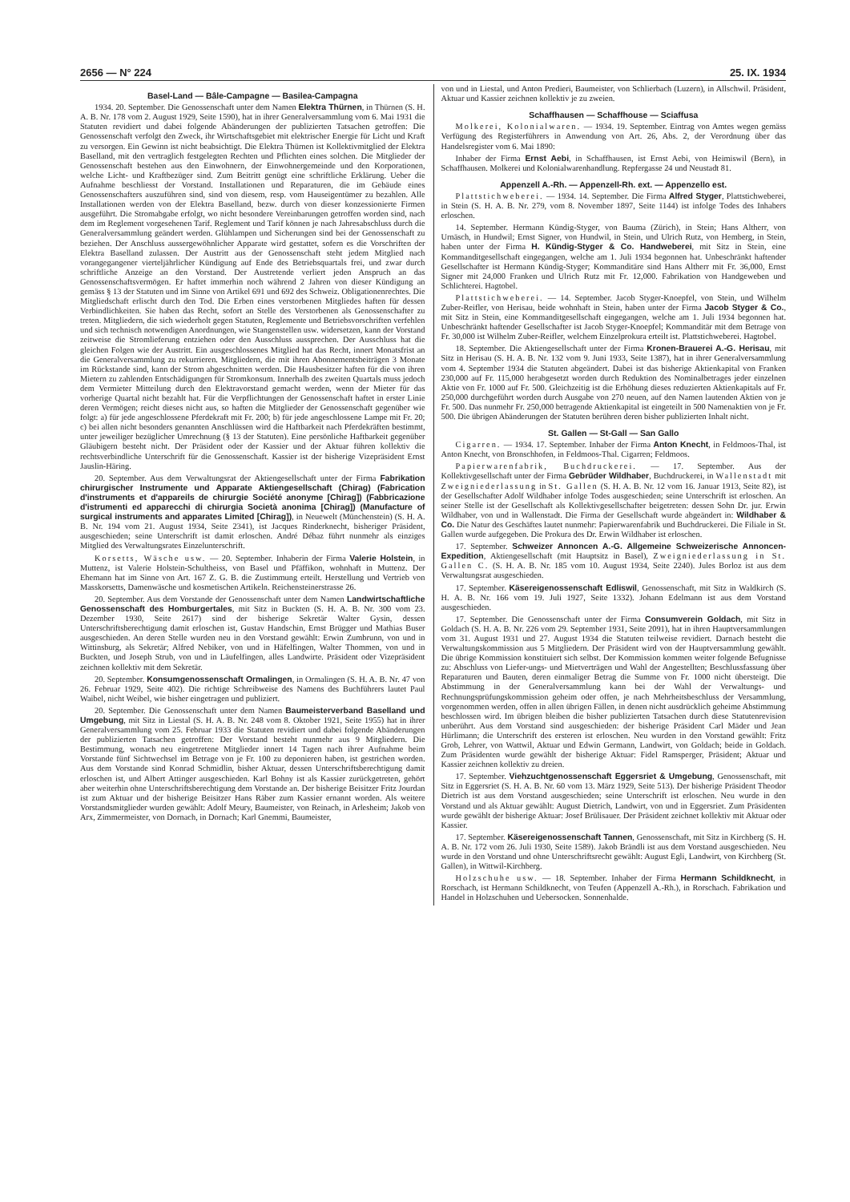2656 — N° 224 25. IX. 1934
Basel-Land — Bâle-Campagne — Basilea-Campagna
1934. 20. September. Die Genossenschaft unter dem Namen Elektra Thürnen, in Thürnen (S. H. A. B. Nr. 178 vom 2. August 1929, Seite 1590), hat in ihrer Generalversammlung vom 6. Mai 1931 die Statuten revidiert und dabei folgende Abänderungen der publizierten Tatsachen getroffen: Die Genossenschaft verfolgt den Zweck, ihr Wirtschaftsgebiet mit elektrischer Energie für Licht und Kraft zu versorgen. Ein Gewinn ist nicht beabsichtigt. Die Elektra Thürnen ist Kollektivmitglied der Elektra Baselland, mit den vertraglich festgelegten Rechten und Pflichten eines solchen. Die Mitglieder der Genossenschaft bestehen aus den Einwohnern, der Einwohnergemeinde und den Korporationen, welche Licht- und Kraftbezüger sind. Zum Beitritt genügt eine schriftliche Erklärung. Ueber die Aufnahme beschliesst der Vorstand. Installationen und Reparaturen, die im Gebäude eines Genossenschafters auszuführen sind, sind von diesem, resp. vom Hauseigentümer zu bezahlen. Alle Installationen werden von der Elektra Baselland, bezw. durch von dieser konzessionierte Firmen ausgeführt. Die Stromabgabe erfolgt, wo nicht besondere Vereinbarungen getroffen worden sind, nach dem im Reglement vorgesehenen Tarif. Reglement und Tarif können je nach Jahresabschluss durch die Generalversammlung geändert werden. Glühlampen und Sicherungen sind bei der Genossenschaft zu beziehen. Der Anschluss aussergewöhnlicher Apparate wird gestattet, sofern es die Vorschriften der Elektra Baselland zulassen. Der Austritt aus der Genossenschaft steht jedem Mitglied nach vorangegangener vierteljährlicher Kündigung auf Ende des Betriebsquartals frei, und zwar durch schriftliche Anzeige an den Vorstand. Der Austretende verliert jeden Anspruch an das Genossenschaftsvermögen. Er haftet immerhin noch während 2 Jahren von dieser Kündigung an gemäss § 13 der Statuten und im Sinne von Artikel 691 und 692 des Schweiz. Obligationenrechtes. Die Mitgliedschaft erlischt durch den Tod. Die Erben eines verstorbenen Mitgliedes haften für dessen Verbindlichkeiten. Sie haben das Recht, sofort an Stelle des Verstorbenen als Genossenschafter zu treten. Mitgliedern, die sich wiederholt gegen Statuten, Reglemente und Betriebsvorschriften verfehlen und sich technisch notwendigen Anordnungen, wie Stangenstellen usw. widersetzen, kann der Vorstand zeitweise die Stromlieferung entziehen oder den Ausschluss aussprechen. Der Ausschluss hat die gleichen Folgen wie der Austritt. Ein ausgeschlossenes Mitglied hat das Recht, innert Monatsfrist an die Generalversammlung zu rekurrieren. Mitgliedern, die mit ihren Abonnementsbeiträgen 3 Monate im Rückstande sind, kann der Strom abgeschnitten werden. Die Hausbesitzer haften für die von ihren Mietern zu zahlenden Entschädigungen für Stromkonsum. Innerhalb des zweiten Quartals muss jedoch dem Vermieter Mitteilung durch den Elektravorstand gemacht werden, wenn der Mieter für das vorherige Quartal nicht bezahlt hat. Für die Verpflichtungen der Genossenschaft haftet in erster Linie deren Vermögen; reicht dieses nicht aus, so haften die Mitglieder der Genossenschaft gegenüber wie folgt: a) für jede angeschlossene Pferdekraft mit Fr. 200; b) für jede angeschlossene Lampe mit Fr. 20; c) bei allen nicht besonders genannten Anschlüssen wird die Haftbarkeit nach Pferdekräften bestimmt, unter jeweiliger bezüglicher Umrechnung (§ 13 der Statuten). Eine persönliche Haftbarkeit gegenüber Gläubigern besteht nicht. Der Präsident oder der Kassier und der Aktuar führen kollektiv die rechtsverbindliche Unterschrift für die Genossenschaft. Kassier ist der bisherige Vizepräsident Ernst Jauslin-Häring.
20. September. Aus dem Verwaltungsrat der Aktiengesellschaft unter der Firma Fabrikation chirurgischer Instrumente und Apparate Aktiengesellschaft (Chirag) (Fabrication d'instruments et d'appareils de chirurgie Société anonyme [Chirag]) (Fabbricazione d'istrumenti ed apparecchi di chirurgia Società anonima [Chirag]) (Manufacture of surgical instruments and apparates Limited [Chirag]), in Neuewelt (Münchenstein) (S. H. A. B. Nr. 194 vom 21. August 1934, Seite 2341), ist Jacques Rinderknecht, bisheriger Präsident, ausgeschieden; seine Unterschrift ist damit erloschen. André Débaz führt nunmehr als einziges Mitglied des Verwaltungsrates Einzelunterschrift.
Korsetts, Wäsche usw. — 20. September. Inhaberin der Firma Valerie Holstein, in Muttenz, ist Valerie Holstein-Schultheiss, von Basel und Pfäffikon, wohnhaft in Muttenz. Der Ehemann hat im Sinne von Art. 167 Z. G. B. die Zustimmung erteilt. Herstellung und Vertrieb von Masskorsetts, Damenwäsche und kosmetischen Artikeln. Reichensteinerstrasse 26.
20. September. Aus dem Vorstande der Genossenschaft unter dem Namen Landwirtschaftliche Genossenschaft des Homburgertales, mit Sitz in Buckten (S. H. A. B. Nr. 300 vom 23. Dezember 1930, Seite 2617) sind der bisherige Sekretär Walter Gysin, dessen Unterschriftsberechtigung damit erloschen ist, Gustav Handschin, Ernst Brügger und Mathias Buser ausgeschieden. An deren Stelle wurden neu in den Vorstand gewählt: Erwin Zumbrunn, von und in Wittinsburg, als Sekretär; Alfred Nebiker, von und in Häfelfingen, Walter Thommen, von und in Buckten, und Joseph Strub, von und in Läufelfingen, alles Landwirte. Präsident oder Vizepräsident zeichnen kollektiv mit dem Sekretär.
20. September. Konsumgenossenschaft Ormalingen, in Ormalingen (S. H. A. B. Nr. 47 von 26. Februar 1929, Seite 402). Die richtige Schreibweise des Namens des Buchführers lautet Paul Waibel, nicht Weibel, wie bisher eingetragen und publiziert.
20. September. Die Genossenschaft unter dem Namen Baumeisterverband Baselland und Umgebung, mit Sitz in Liestal (S. H. A. B. Nr. 248 vom 8. Oktober 1921, Seite 1955) hat in ihrer Generalversammlung vom 25. Februar 1933 die Statuten revidiert und dabei folgende Abänderungen der publizierten Tatsachen getroffen: Der Vorstand besteht nunmehr aus 9 Mitgliedern. Die Bestimmung, wonach neu eingetretene Mitglieder innert 14 Tagen nach ihrer Aufnahme beim Vorstande fünf Sichtwechsel im Betrage von je Fr. 100 zu deponieren haben, ist gestrichen worden. Aus dem Vorstande sind Konrad Schmidlin, bisher Aktuar, dessen Unterschriftsberechtigung damit erloschen ist, und Albert Attinger ausgeschieden. Karl Bohny ist als Kassier zurückgetreten, gehört aber weiterhin ohne Unterschriftsberechtigung dem Vorstande an. Der bisherige Beisitzer Fritz Jourdan ist zum Aktuar und der bisherige Beisitzer Hans Räber zum Kassier ernannt worden. Als weitere Vorstandsmitglieder wurden gewählt: Adolf Meury, Baumeister, von Reinach, in Arlesheim; Jakob von Arx, Zimmermeister, von Dornach, in Dornach; Karl Gnemmi, Baumeister,
von und in Liestal, und Anton Predieri, Baumeister, von Schlierbach (Luzern), in Allschwil. Präsident, Aktuar und Kassier zeichnen kollektiv je zu zweien.
Schaffhausen — Schaffhouse — Sciaffusa
Molkerei, Kolonialwaren. — 1934. 19. September. Eintrag von Amtes wegen gemäss Verfügung des Registerführers in Anwendung von Art. 26, Abs. 2, der Verordnung über das Handelsregister vom 6. Mai 1890:
Inhaber der Firma Ernst Aebi, in Schaffhausen, ist Ernst Aebi, von Heimiswil (Bern), in Schaffhausen. Molkerei und Kolonialwarenhandlung. Repfergasse 24 und Neustadt 81.
Appenzell A.-Rh. — Appenzell-Rh. ext. — Appenzello est.
Plattstichweberei. — 1934. 14. September. Die Firma Alfred Styger, Plattstichweberei, in Stein (S. H. A. B. Nr. 279, vom 8. November 1897, Seite 1144) ist infolge Todes des Inhabers erloschen.
14. September. Hermann Kündig-Styger, von Bauma (Zürich), in Stein; Hans Altherr, von Urnäsch, in Hundwil; Ernst Signer, von Hundwil, in Stein, und Ulrich Rutz, von Hemberg, in Stein, haben unter der Firma H. Kündig-Styger & Co. Handweberei, mit Sitz in Stein, eine Kommanditgesellschaft eingegangen, welche am 1. Juli 1934 begonnen hat. Unbeschränkt haftender Gesellschafter ist Hermann Kündig-Styger; Kommanditäre sind Hans Altherr mit Fr. 36,000, Ernst Signer mit 24,000 Franken und Ulrich Rutz mit Fr. 12,000. Fabrikation von Handgeweben und Schlichterei. Hagtobel.
Plattstichweberei. — 14. September. Jacob Styger-Knoepfel, von Stein, und Wilhelm Zuber-Reifler, von Herisau, beide wohnhaft in Stein, haben unter der Firma Jacob Styger & Co., mit Sitz in Stein, eine Kommanditgesellschaft eingegangen, welche am 1. Juli 1934 begonnen hat. Unbeschränkt haftender Gesellschafter ist Jacob Styger-Knoepfel; Kommanditär mit dem Betrage von Fr. 30,000 ist Wilhelm Zuber-Reifler, welchem Einzelprokura erteilt ist. Plattstichweberei. Hagtobel.
18. September. Die Aktiengesellschaft unter der Firma Kronen-Brauerei A.-G. Herisau, mit Sitz in Herisau (S. H. A. B. Nr. 132 vom 9. Juni 1933, Seite 1387), hat in ihrer Generalversammlung vom 4. September 1934 die Statuten abgeändert. Dabei ist das bisherige Aktienkapital von Franken 230,000 auf Fr. 115,000 herabgesetzt worden durch Reduktion des Nominalbetrages jeder einzelnen Aktie von Fr. 1000 auf Fr. 500. Gleichzeitig ist die Erhöhung dieses reduzierten Aktienkapitals auf Fr. 250,000 durchgeführt worden durch Ausgabe von 270 neuen, auf den Namen lautenden Aktien von je Fr. 500. Das nunmehr Fr. 250,000 betragende Aktienkapital ist eingeteilt in 500 Namenaktien von je Fr. 500. Die übrigen Abänderungen der Statuten berühren deren bisher publizierten Inhalt nicht.
St. Gallen — St-Gall — San Gallo
Cigarren. — 1934. 17. September. Inhaber der Firma Anton Knecht, in Feldmoos-Thal, ist Anton Knecht, von Bronschhofen, in Feldmoos-Thal. Cigarren; Feldmoos.
Papierwarenfabrik, Buchdruckerei. — 17. September. Aus der Kollektivgesellschaft unter der Firma Gebrüder Wildhaber, Buchdruckerei, in Wallenstadt mit Zweigniederlassung in St. Gallen (S. H. A. B. Nr. 12 vom 16. Januar 1913, Seite 82), ist der Gesellschafter Adolf Wildhaber infolge Todes ausgeschieden; seine Unterschrift ist erloschen. An seiner Stelle ist der Gesellschaft als Kollektivgesellschafter beigetreten: dessen Sohn Dr. jur. Erwin Wildhaber, von und in Wallenstadt. Die Firma der Gesellschaft wurde abgeändert in: Wildhaber & Co. Die Natur des Geschäftes lautet nunmehr: Papierwarenfabrik und Buchdruckerei. Die Filiale in St. Gallen wurde aufgegeben. Die Prokura des Dr. Erwin Wildhaber ist erloschen.
17. September. Schweizer Annoncen A.-G. Allgemeine Schweizerische Annoncen-Expedition, Aktiengesellschaft (mit Hauptsitz in Basel), Zweigniederlassung in St. Gallen C. (S. H. A. B. Nr. 185 vom 10. August 1934, Seite 2240). Jules Borloz ist aus dem Verwaltungsrat ausgeschieden.
17. September. Käsereigenossenschaft Edliswil, Genossenschaft, mit Sitz in Waldkirch (S. H. A. B. Nr. 166 vom 19. Juli 1927, Seite 1332). Johann Edelmann ist aus dem Vorstand ausgeschieden.
17. September. Die Genossenschaft unter der Firma Consumverein Goldach, mit Sitz in Goldach (S. H. A. B. Nr. 226 vom 29. September 1931, Seite 2091), hat in ihren Hauptversammlungen vom 31. August 1931 und 27. August 1934 die Statuten teilweise revidiert. Darnach besteht die Verwaltungskommission aus 5 Mitgliedern. Der Präsident wird von der Hauptversammlung gewählt. Die übrige Kommission konstituiert sich selbst. Der Kommission kommen weiter folgende Befugnisse zu: Abschluss von Liefer-ungs- und Mietverträgen und Wahl der Angestellten; Beschlussfassung über Reparaturen und Bauten, deren einmaliger Betrag die Summe von Fr. 1000 nicht übersteigt. Die Abstimmung in der Generalversammlung kann bei der Wahl der Verwaltungs- und Rechnungsprüfungskommission geheim oder offen, je nach Mehrheitsbeschluss der Versammlung, vorgenommen werden, offen in allen übrigen Fällen, in denen nicht ausdrücklich geheime Abstimmung beschlossen wird. Im übrigen bleiben die bisher publizierten Tatsachen durch diese Statutenrevision unberührt. Aus dem Vorstand sind ausgeschieden: der bisherige Präsident Carl Mäder und Jean Hürlimann; die Unterschrift des ersteren ist erloschen. Neu wurden in den Vorstand gewählt: Fritz Grob, Lehrer, von Wattwil, Aktuar und Edwin Germann, Landwirt, von Goldach; beide in Goldach. Zum Präsidenten wurde gewählt der bisherige Aktuar: Fidel Ramsperger, Präsident; Aktuar und Kassier zeichnen kollektiv zu dreien.
17. September. Viehzuchtgenossenschaft Eggersriet & Umgebung, Genossenschaft, mit Sitz in Eggersriet (S. H. A. B. Nr. 60 vom 13. März 1929, Seite 513). Der bisherige Präsident Theodor Dietrich ist aus dem Vorstand ausgeschieden; seine Unterschrift ist erloschen. Neu wurde in den Vorstand und als Aktuar gewählt: August Dietrich, Landwirt, von und in Eggersriet. Zum Präsidenten wurde gewählt der bisherige Aktuar: Josef Brülisauer. Der Präsident zeichnet kollektiv mit Aktuar oder Kassier.
17. September. Käsereigenossenschaft Tannen, Genossenschaft, mit Sitz in Kirchberg (S. H. A. B. Nr. 172 vom 26. Juli 1930, Seite 1589). Jakob Brändli ist aus dem Vorstand ausgeschieden. Neu wurde in den Vorstand und ohne Unterschriftsrecht gewählt: August Egli, Landwirt, von Kirchberg (St. Gallen), in Wittwil-Kirchberg.
Holzschuhe usw. — 18. September. Inhaber der Firma Hermann Schildknecht, in Rorschach, ist Hermann Schildknecht, von Teufen (Appenzell A.-Rh.), in Rorschach. Fabrikation und Handel in Holzschuhen und Uebersocken. Sonnenhalde.